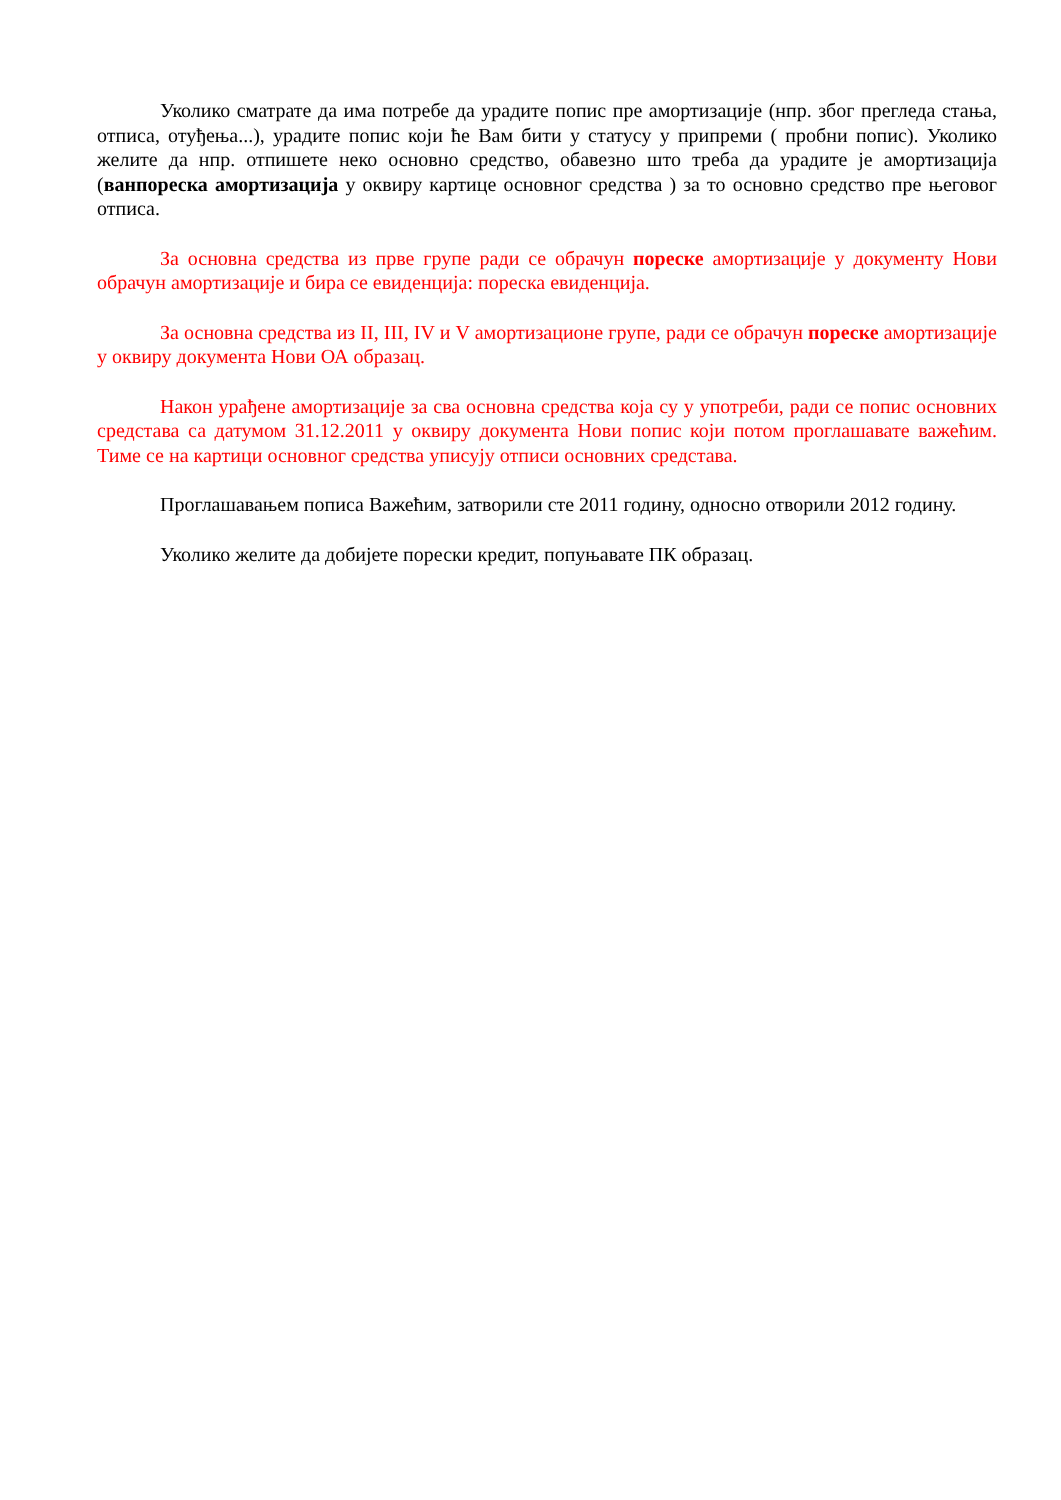Уколико сматрате да има потребе да урадите попис пре амортизације (нпр. због прегледа стања, отписа, отуђења...), урадите попис који ће Вам бити у статусу у припреми ( пробни попис). Уколико желите да нпр. отпишете неко основно средство, обавезно што треба да урадите је амортизација (ванпореска амортизација у оквиру картице основног средства ) за то основно средство пре његовог отписа.
За основна средства из прве групе ради се обрачун пореске амортизације у документу Нови обрачун амортизације и бира се евиденција: пореска евиденција.
За основна средства из II, III, IV и V амортизационе групе, ради се обрачун пореске амортизације у оквиру документа Нови ОА образац.
Након урађене амортизације за сва основна средства која су у употреби, ради се попис основних средстава са датумом 31.12.2011 у оквиру документа Нови попис који потом проглашавате важећим. Тиме се на картици основног средства уписују отписи основних средстава.
Проглашавањем пописа Важећим, затворили сте 2011 годину, односно отворили 2012 годину.
Уколико желите да добијете порески кредит, попуњавате ПК образац.